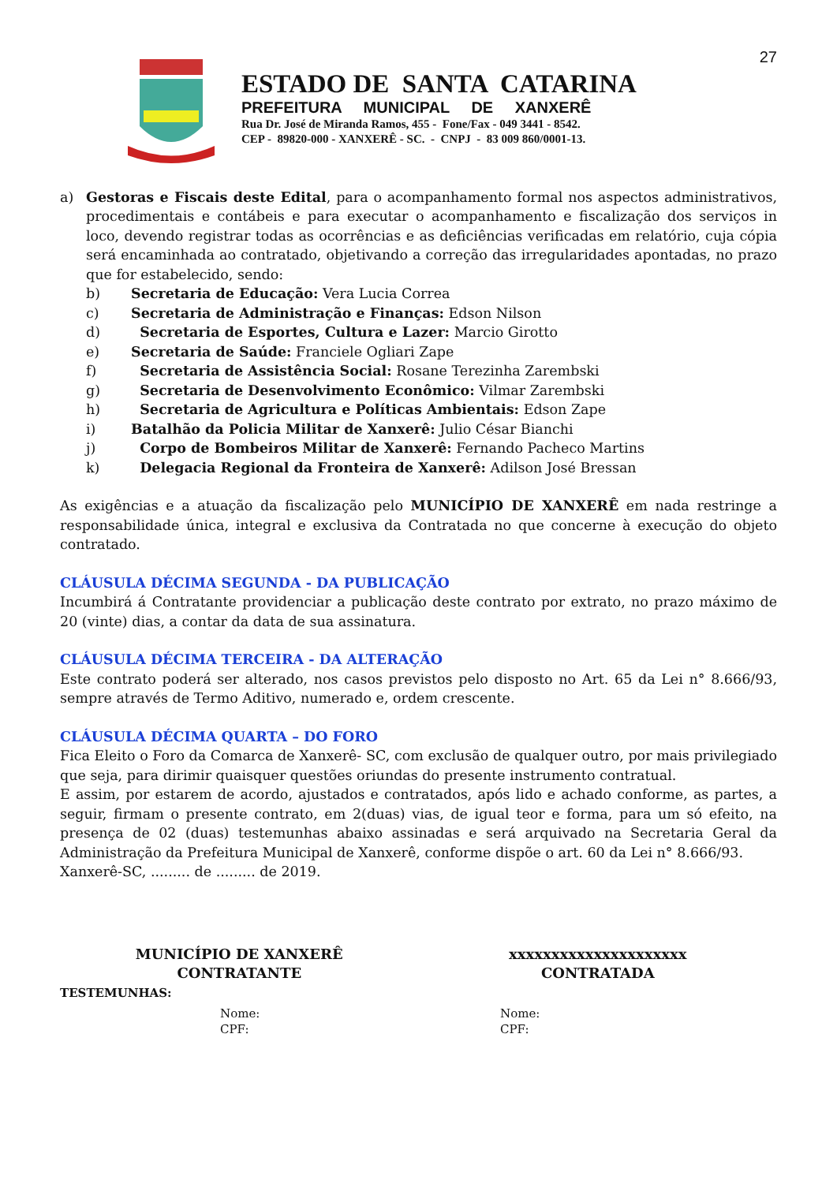27
ESTADO DE SANTA CATARINA
PREFEITURA MUNICIPAL DE XANXERÊ
Rua Dr. José de Miranda Ramos, 455 - Fone/Fax - 049 3441 - 8542.
CEP - 89820-000 - XANXERÊ - SC. - CNPJ - 83 009 860/0001-13.
a) Gestoras e Fiscais deste Edital, para o acompanhamento formal nos aspectos administrativos, procedimentais e contábeis e para executar o acompanhamento e fiscalização dos serviços in loco, devendo registrar todas as ocorrências e as deficiências verificadas em relatório, cuja cópia será encaminhada ao contratado, objetivando a correção das irregularidades apontadas, no prazo que for estabelecido, sendo:
b) Secretaria de Educação: Vera Lucia Correa
c) Secretaria de Administração e Finanças: Edson Nilson
d) Secretaria de Esportes, Cultura e Lazer: Marcio Girotto
e) Secretaria de Saúde: Franciele Ogliari Zape
f) Secretaria de Assistência Social: Rosane Terezinha Zarembski
g) Secretaria de Desenvolvimento Econômico: Vilmar Zarembski
h) Secretaria de Agricultura e Políticas Ambientais: Edson Zape
i) Batalhão da Policia Militar de Xanxerê: Julio César Bianchi
j) Corpo de Bombeiros Militar de Xanxerê: Fernando Pacheco Martins
k) Delegacia Regional da Fronteira de Xanxerê: Adilson José Bressan
As exigências e a atuação da fiscalização pelo MUNICÍPIO DE XANXERÊ em nada restringe a responsabilidade única, integral e exclusiva da Contratada no que concerne à execução do objeto contratado.
CLÁUSULA DÉCIMA SEGUNDA - DA PUBLICAÇÃO
Incumbirá á Contratante providenciar a publicação deste contrato por extrato, no prazo máximo de 20 (vinte) dias, a contar da data de sua assinatura.
CLÁUSULA DÉCIMA TERCEIRA - DA ALTERAÇÃO
Este contrato poderá ser alterado, nos casos previstos pelo disposto no Art. 65 da Lei n° 8.666/93, sempre através de Termo Aditivo, numerado e, ordem crescente.
CLÁUSULA DÉCIMA QUARTA – DO FORO
Fica Eleito o Foro da Comarca de Xanxerê- SC, com exclusão de qualquer outro, por mais privilegiado que seja, para dirimir quaisquer questões oriundas do presente instrumento contratual.
E assim, por estarem de acordo, ajustados e contratados, após lido e achado conforme, as partes, a seguir, firmam o presente contrato, em 2(duas) vias, de igual teor e forma, para um só efeito, na presença de 02 (duas) testemunhas abaixo assinadas e será arquivado na Secretaria Geral da Administração da Prefeitura Municipal de Xanxerê, conforme dispõe o art. 60 da Lei n° 8.666/93.
Xanxerê-SC, ......... de ......... de 2019.
MUNICÍPIO DE XANXERÊ
CONTRATANTE
xxxxxxxxxxxxxxxxxxxxx
CONTRATADA
TESTEMUNHAS:
Nome:
CPF:
Nome:
CPF: